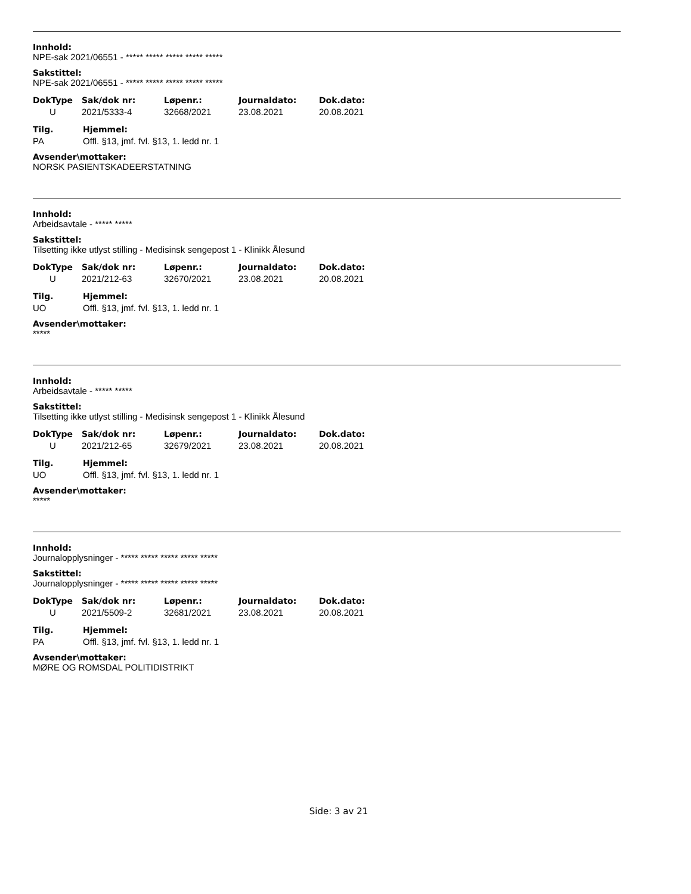Innhold:
NPE-sak 2021/06551 - ***** ***** ***** ***** *****
Sakstittel:
NPE-sak 2021/06551 - ***** ***** ***** ***** *****
| DokType | Sak/dok nr: | Løpenr.: | Journaldato: | Dok.dato: |
| --- | --- | --- | --- | --- |
| U | 2021/5333-4 | 32668/2021 | 23.08.2021 | 20.08.2021 |
| Tilg. | Hjemmel: |
| --- | --- |
| PA | Offl. §13, jmf. fvl. §13, 1. ledd nr. 1 |
Avsender\mottaker:
NORSK PASIENTSKADEERSTATNING
Innhold:
Arbeidsavtale - ***** *****
Sakstittel:
Tilsetting ikke utlyst stilling - Medisinsk sengepost 1 - Klinikk Ålesund
| DokType | Sak/dok nr: | Løpenr.: | Journaldato: | Dok.dato: |
| --- | --- | --- | --- | --- |
| U | 2021/212-63 | 32670/2021 | 23.08.2021 | 20.08.2021 |
| Tilg. | Hjemmel: |
| --- | --- |
| UO | Offl. §13, jmf. fvl. §13, 1. ledd nr. 1 |
Avsender\mottaker:
*****
Innhold:
Arbeidsavtale - ***** *****
Sakstittel:
Tilsetting ikke utlyst stilling - Medisinsk sengepost 1 - Klinikk Ålesund
| DokType | Sak/dok nr: | Løpenr.: | Journaldato: | Dok.dato: |
| --- | --- | --- | --- | --- |
| U | 2021/212-65 | 32679/2021 | 23.08.2021 | 20.08.2021 |
| Tilg. | Hjemmel: |
| --- | --- |
| UO | Offl. §13, jmf. fvl. §13, 1. ledd nr. 1 |
Avsender\mottaker:
*****
Innhold:
Journalopplysninger - ***** ***** ***** ***** *****
Sakstittel:
Journalopplysninger - ***** ***** ***** ***** *****
| DokType | Sak/dok nr: | Løpenr.: | Journaldato: | Dok.dato: |
| --- | --- | --- | --- | --- |
| U | 2021/5509-2 | 32681/2021 | 23.08.2021 | 20.08.2021 |
| Tilg. | Hjemmel: |
| --- | --- |
| PA | Offl. §13, jmf. fvl. §13, 1. ledd nr. 1 |
Avsender\mottaker:
MØRE OG ROMSDAL POLITIDISTRIKT
Side: 3 av 21